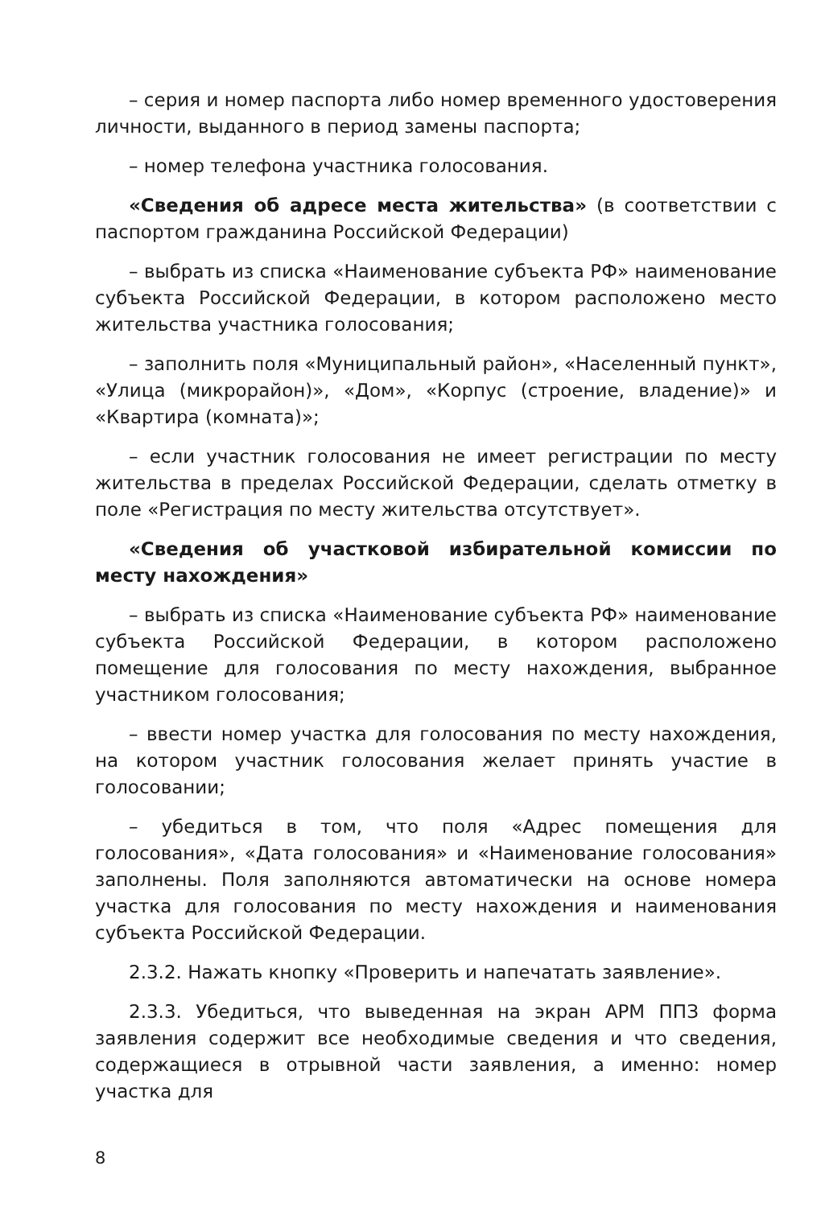– серия и номер паспорта либо номер временного удостоверения личности, выданного в период замены паспорта;
– номер телефона участника голосования.
«Сведения об адресе места жительства» (в соответствии с паспортом гражданина Российской Федерации)
– выбрать из списка «Наименование субъекта РФ» наименование субъекта Российской Федерации, в котором расположено место жительства участника голосования;
– заполнить поля «Муниципальный район», «Населенный пункт», «Улица (микрорайон)», «Дом», «Корпус (строение, владение)» и «Квартира (комната)»;
– если участник голосования не имеет регистрации по месту жительства в пределах Российской Федерации, сделать отметку в поле «Регистрация по месту жительства отсутствует».
«Сведения об участковой избирательной комиссии по месту нахождения»
– выбрать из списка «Наименование субъекта РФ» наименование субъекта Российской Федерации, в котором расположено помещение для голосования по месту нахождения, выбранное участником голосования;
– ввести номер участка для голосования по месту нахождения, на котором участник голосования желает принять участие в голосовании;
– убедиться в том, что поля «Адрес помещения для голосования», «Дата голосования» и «Наименование голосования» заполнены. Поля заполняются автоматически на основе номера участка для голосования по месту нахождения и наименования субъекта Российской Федерации.
2.3.2. Нажать кнопку «Проверить и напечатать заявление».
2.3.3. Убедиться, что выведенная на экран АРМ ППЗ форма заявления содержит все необходимые сведения и что сведения, содержащиеся в отрывной части заявления, а именно: номер участка для
8